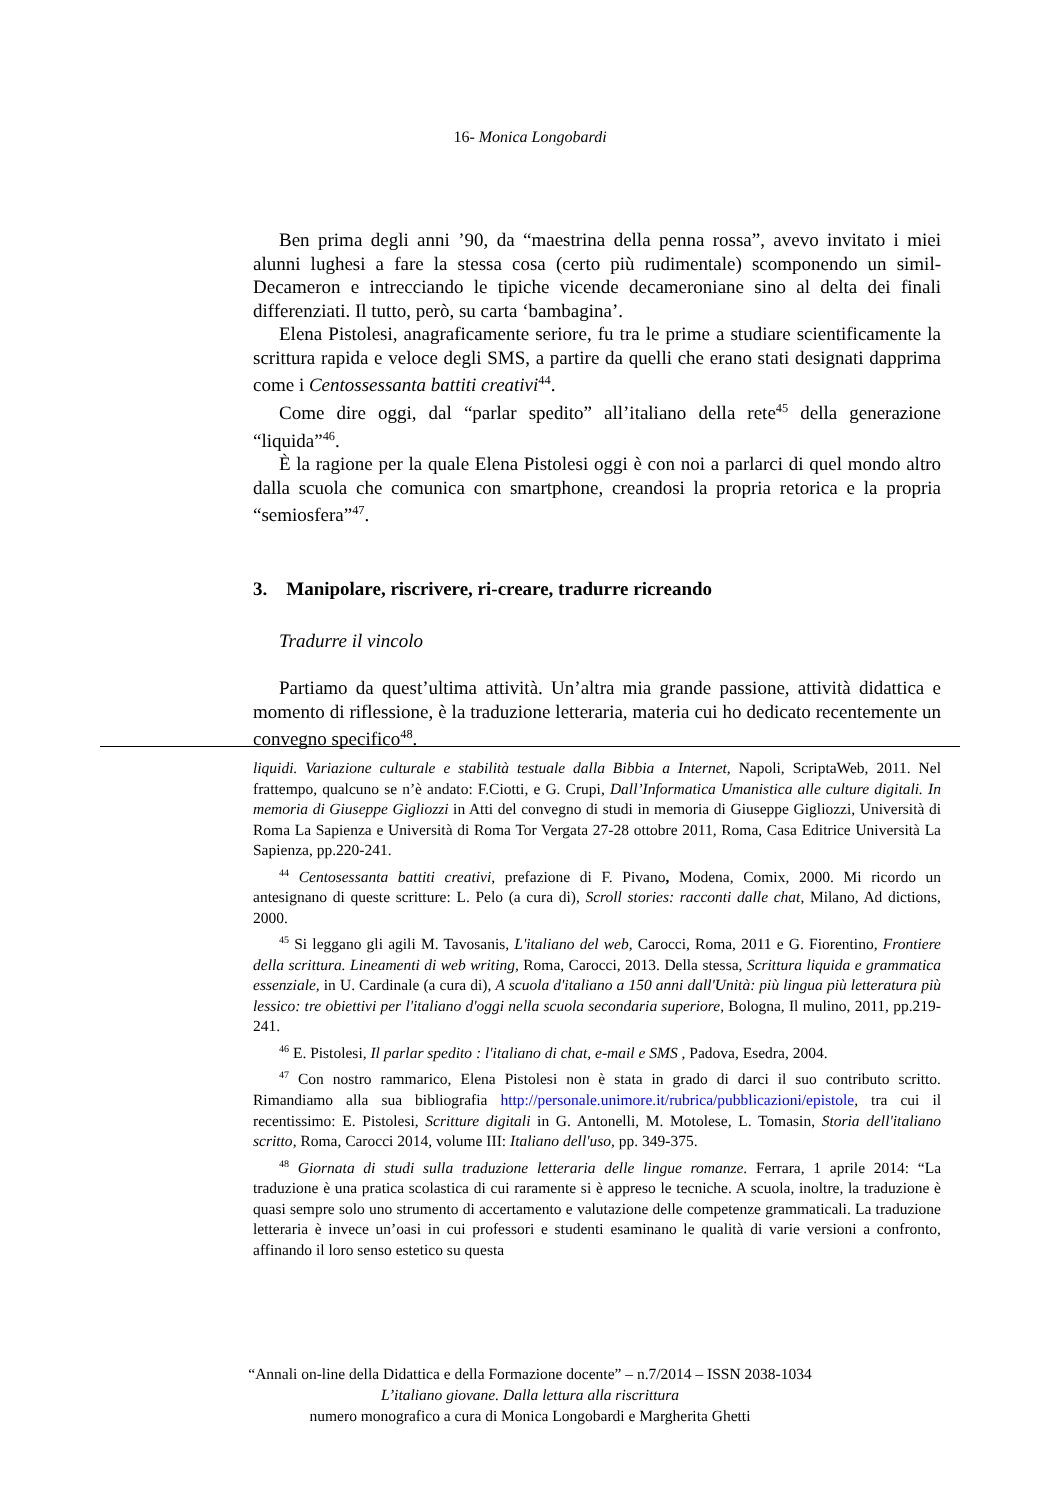16- Monica Longobardi
Ben prima degli anni ’90, da “maestrina della penna rossa”, avevo invitato i miei alunni lughesi a fare la stessa cosa (certo più rudimentale) scomponendo un simil-Decameron e intrecciando le tipiche vicende decameroniane sino al delta dei finali differenziati. Il tutto, però, su carta ‘bambagina’.
Elena Pistolesi, anagraficamente seriore, fu tra le prime a studiare scientificamente la scrittura rapida e veloce degli SMS, a partire da quelli che erano stati designati dapprima come i Centossessanta battiti creativi<sup>44</sup>.
Come dire oggi, dal “parlar spedito” all’italiano della rete<sup>45</sup> della generazione “liquida”<sup>46</sup>.
È la ragione per la quale Elena Pistolesi oggi è con noi a parlarci di quel mondo altro dalla scuola che comunica con smartphone, creandosi la propria retorica e la propria “semiosfera”<sup>47</sup>.
3. Manipolare, riscrivere, ri-creare, tradurre ricreando
Tradurre il vincolo
Partiamo da quest’ultima attività. Un’altra mia grande passione, attività didattica e momento di riflessione, è la traduzione letteraria, materia cui ho dedicato recentemente un convegno specifico<sup>48</sup>.
liquidi. Variazione culturale e stabilità testuale dalla Bibbia a Internet, Napoli, ScriptaWeb, 2011. Nel frattempo, qualcuno se n’è andato: F.Ciotti, e G. Crupi, Dall’Informatica Umanistica alle culture digitali. In memoria di Giuseppe Gigliozzi in Atti del convegno di studi in memoria di Giuseppe Gigliozzi, Università di Roma La Sapienza e Università di Roma Tor Vergata 27-28 ottobre 2011, Roma, Casa Editrice Università La Sapienza, pp.220-241.
<sup>44</sup> Centosessanta battiti creativi, prefazione di F. Pivano, Modena, Comix, 2000. Mi ricordo un antesignano di queste scritture: L. Pelo (a cura di), Scroll stories: racconti dalle chat, Milano, Ad dictions, 2000.
<sup>45</sup> Si leggano gli agili M. Tavosanis, L'italiano del web, Carocci, Roma, 2011 e G. Fiorentino, Frontiere della scrittura. Lineamenti di web writing, Roma, Carocci, 2013. Della stessa, Scrittura liquida e grammatica essenziale, in U. Cardinale (a cura di), A scuola d'italiano a 150 anni dall'Unità: più lingua più letteratura più lessico: tre obiettivi per l'italiano d'oggi nella scuola secondaria superiore, Bologna, Il mulino, 2011, pp.219-241.
<sup>46</sup> E. Pistolesi, Il parlar spedito : l'italiano di chat, e-mail e SMS , Padova, Esedra, 2004.
<sup>47</sup> Con nostro rammarico, Elena Pistolesi non è stata in grado di darci il suo contributo scritto. Rimandiamo alla sua bibliografia http://personale.unimore.it/rubrica/pubblicazioni/epistole, tra cui il recentissimo: E. Pistolesi, Scritture digitali in G. Antonelli, M. Motolese, L. Tomasin, Storia dell'italiano scritto, Roma, Carocci 2014, volume III: Italiano dell'uso, pp. 349-375.
<sup>48</sup> Giornata di studi sulla traduzione letteraria delle lingue romanze. Ferrara, 1 aprile 2014: “La traduzione è una pratica scolastica di cui raramente si è appreso le tecniche. A scuola, inoltre, la traduzione è quasi sempre solo uno strumento di accertamento e valutazione delle competenze grammaticali. La traduzione letteraria è invece un’oasi in cui professori e studenti esaminano le qualità di varie versioni a confronto, affinando il loro senso estetico su questa
“Annali on-line della Didattica e della Formazione docente” – n.7/2014 – ISSN 2038-1034
L’italiano giovane. Dalla lettura alla riscrittura
numero monografico a cura di Monica Longobardi e Margherita Ghetti